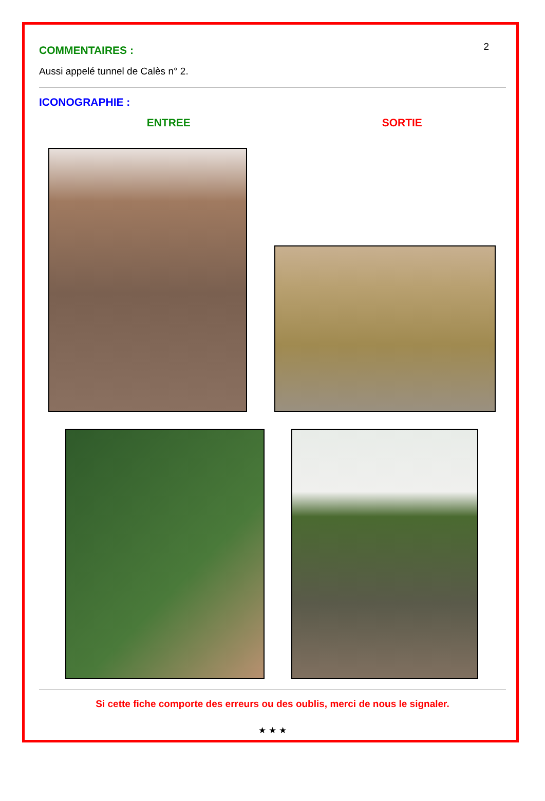2
COMMENTAIRES :
Aussi appelé tunnel de Calès n° 2.
ICONOGRAPHIE :
ENTREE SORTIE
Si cette fiche comporte des erreurs ou des oublis, merci de nous le signaler.
★ ★ ★